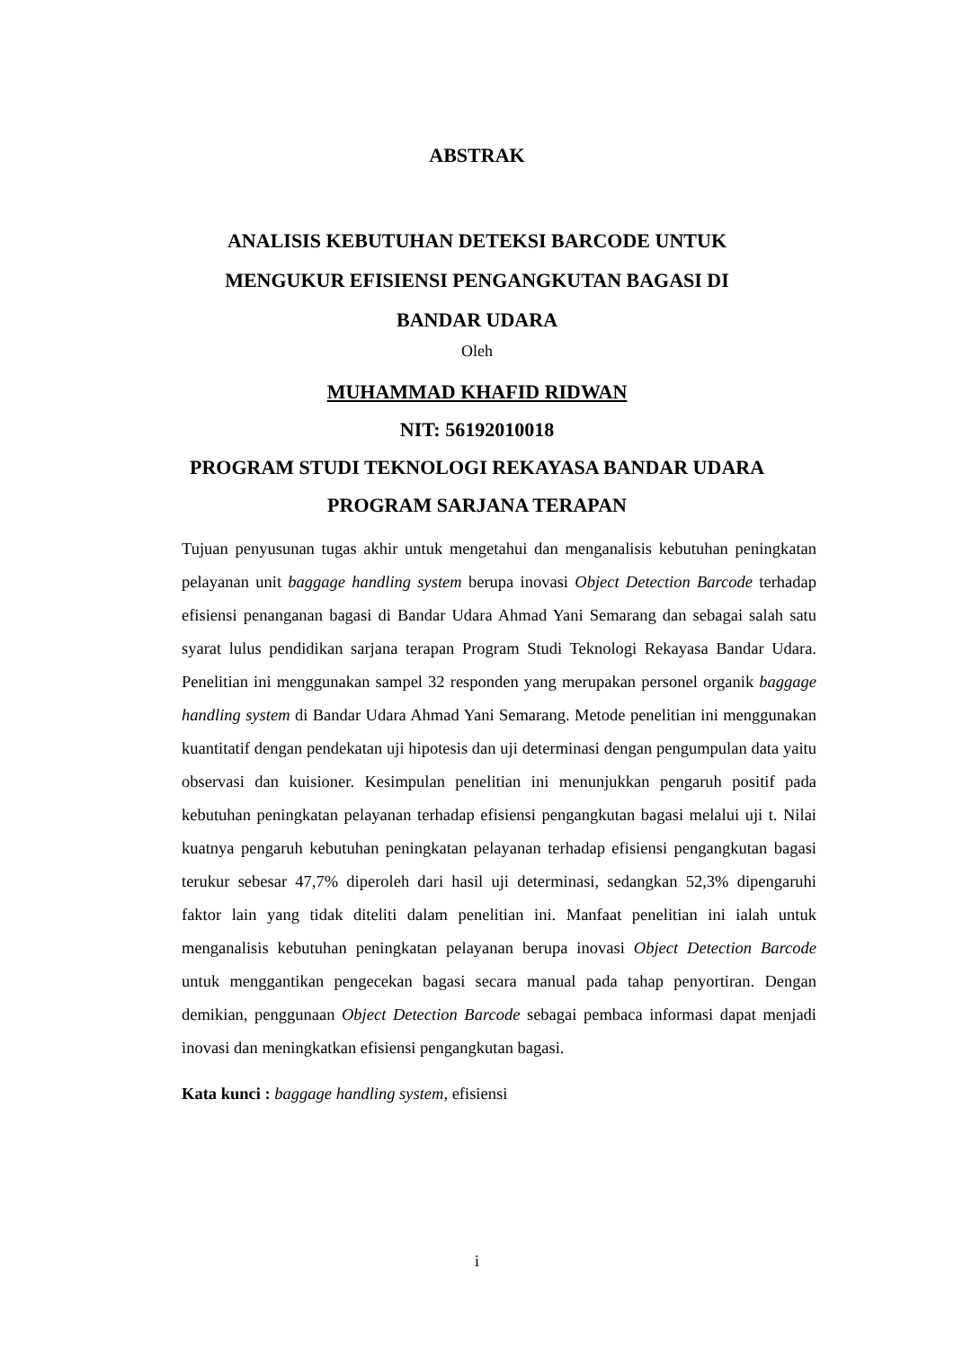ABSTRAK
ANALISIS KEBUTUHAN DETEKSI BARCODE UNTUK
MENGUKUR EFISIENSI PENGANGKUTAN BAGASI DI
BANDAR UDARA
Oleh
MUHAMMAD KHAFID RIDWAN
NIT: 56192010018
PROGRAM STUDI TEKNOLOGI REKAYASA BANDAR UDARA
PROGRAM SARJANA TERAPAN
Tujuan penyusunan tugas akhir untuk mengetahui dan menganalisis kebutuhan peningkatan pelayanan unit baggage handling system berupa inovasi Object Detection Barcode terhadap efisiensi penanganan bagasi di Bandar Udara Ahmad Yani Semarang dan sebagai salah satu syarat lulus pendidikan sarjana terapan Program Studi Teknologi Rekayasa Bandar Udara. Penelitian ini menggunakan sampel 32 responden yang merupakan personel organik baggage handling system di Bandar Udara Ahmad Yani Semarang. Metode penelitian ini menggunakan kuantitatif dengan pendekatan uji hipotesis dan uji determinasi dengan pengumpulan data yaitu observasi dan kuisioner. Kesimpulan penelitian ini menunjukkan pengaruh positif pada kebutuhan peningkatan pelayanan terhadap efisiensi pengangkutan bagasi melalui uji t. Nilai kuatnya pengaruh kebutuhan peningkatan pelayanan terhadap efisiensi pengangkutan bagasi terukur sebesar 47,7% diperoleh dari hasil uji determinasi, sedangkan 52,3% dipengaruhi faktor lain yang tidak diteliti dalam penelitian ini. Manfaat penelitian ini ialah untuk menganalisis kebutuhan peningkatan pelayanan berupa inovasi Object Detection Barcode untuk menggantikan pengecekan bagasi secara manual pada tahap penyortiran. Dengan demikian, penggunaan Object Detection Barcode sebagai pembaca informasi dapat menjadi inovasi dan meningkatkan efisiensi pengangkutan bagasi.
Kata kunci : baggage handling system, efisiensi
i